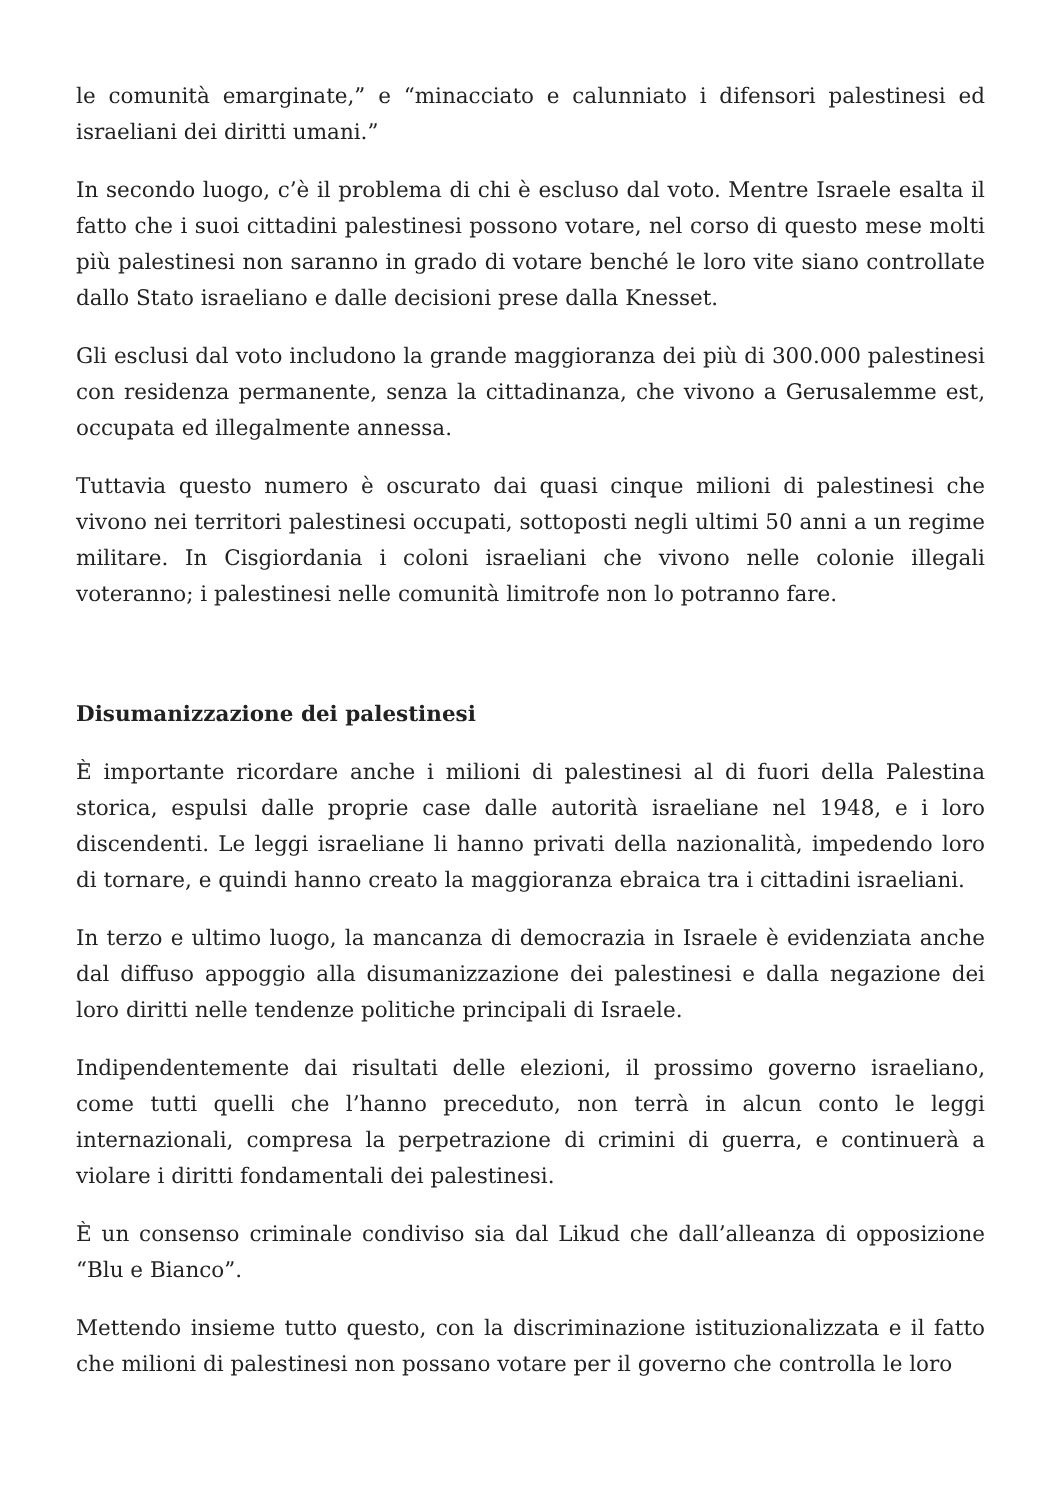le comunità emarginate,” e “minacciato e calunniato i difensori palestinesi ed israeliani dei diritti umani.”
In secondo luogo, c’è il problema di chi è escluso dal voto. Mentre Israele esalta il fatto che i suoi cittadini palestinesi possono votare, nel corso di questo mese molti più palestinesi non saranno in grado di votare benché le loro vite siano controllate dallo Stato israeliano e dalle decisioni prese dalla Knesset.
Gli esclusi dal voto includono la grande maggioranza dei più di 300.000 palestinesi con residenza permanente, senza la cittadinanza, che vivono a Gerusalemme est, occupata ed illegalmente annessa.
Tuttavia questo numero è oscurato dai quasi cinque milioni di palestinesi che vivono nei territori palestinesi occupati, sottoposti negli ultimi 50 anni a un regime militare. In Cisgiordania i coloni israeliani che vivono nelle colonie illegali voteranno; i palestinesi nelle comunità limitrofe non lo potranno fare.
Disumanizzazione dei palestinesi
È importante ricordare anche i milioni di palestinesi al di fuori della Palestina storica, espulsi dalle proprie case dalle autorità israeliane nel 1948, e i loro discendenti. Le leggi israeliane li hanno privati della nazionalità, impedendo loro di tornare, e quindi hanno creato la maggioranza ebraica tra i cittadini israeliani.
In terzo e ultimo luogo, la mancanza di democrazia in Israele è evidenziata anche dal diffuso appoggio alla disumanizzazione dei palestinesi e dalla negazione dei loro diritti nelle tendenze politiche principali di Israele.
Indipendentemente dai risultati delle elezioni, il prossimo governo israeliano, come tutti quelli che l’hanno preceduto, non terrà in alcun conto le leggi internazionali, compresa la perpetrazione di crimini di guerra, e continuerà a violare i diritti fondamentali dei palestinesi.
È un consenso criminale condiviso sia dal Likud che dall’alleanza di opposizione “Blu e Bianco”.
Mettendo insieme tutto questo, con la discriminazione istituzionalizzata e il fatto che milioni di palestinesi non possano votare per il governo che controlla le loro